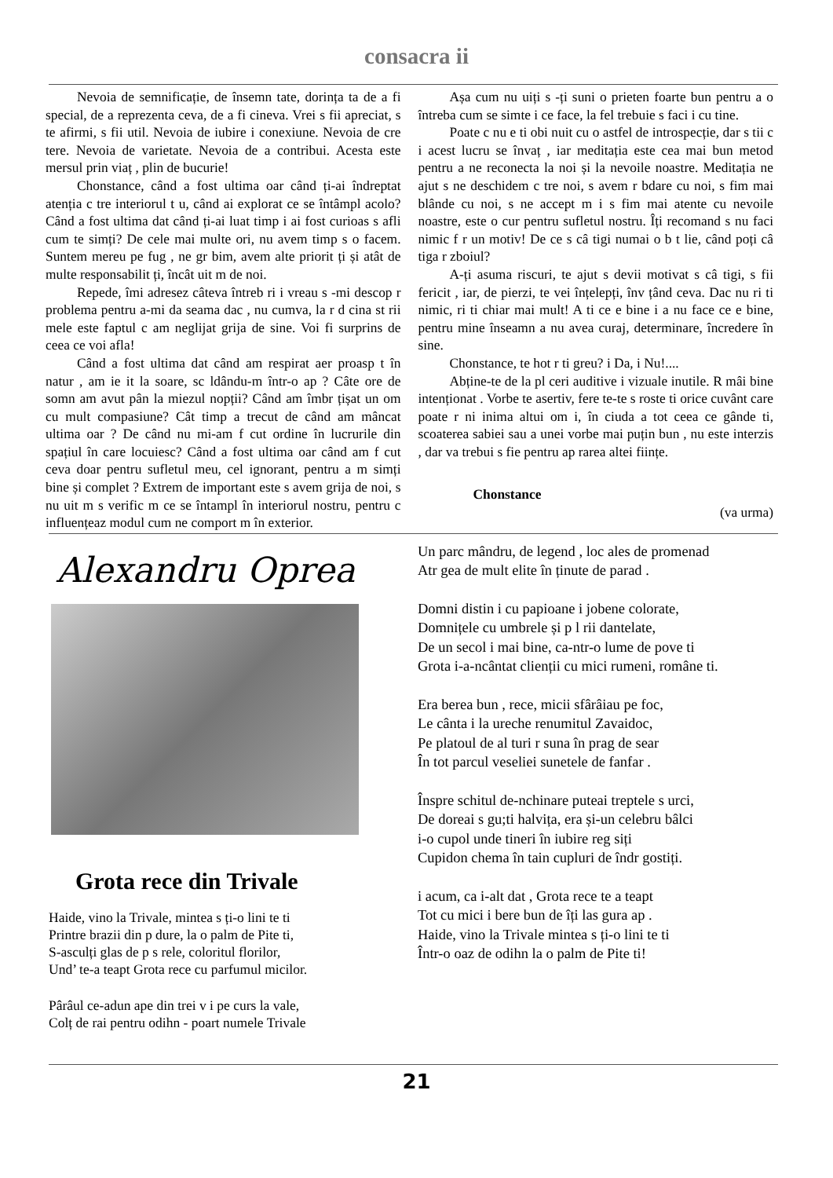consacra ii
Nevoia de semnificație, de însemn tate, dorința ta de a fi special, de a reprezenta ceva, de a fi cineva. Vrei s fii apreciat, s te afirmi, s fii util. Nevoia de iubire i conexiune. Nevoia de cre tere. Nevoia de varietate. Nevoia de a contribui. Acesta este mersul prin viaț , plin de bucurie!
Chonstance, când a fost ultima oar când ți-ai îndreptat atenția c tre interiorul t u, când ai explorat ce se întâmpl acolo? Când a fost ultima dat când ți-ai luat timp i ai fost curioas s afli cum te simți? De cele mai multe ori, nu avem timp s o facem. Suntem mereu pe fug , ne gr bim, avem alte priorit ți și atât de multe responsabilit ți, încât uit m de noi.
Repede, îmi adresez câteva întreb ri i vreau s -mi descop r problema pentru a-mi da seama dac , nu cumva, la r d cina st rii mele este faptul c am neglijat grija de sine. Voi fi surprins de ceea ce voi afla!
Când a fost ultima dat când am respirat aer proasp t în natur , am ie it la soare, sc ldându-m într-o ap ? Câte ore de somn am avut pân la miezul nopții? Când am îmbr țișat un om cu mult compasiune? Cât timp a trecut de când am mâncat ultima oar ? De când nu mi-am f cut ordine în lucrurile din spațiul în care locuiesc? Când a fost ultima oar când am f cut ceva doar pentru sufletul meu, cel ignorant, pentru a m simți bine și complet ? Extrem de important este s avem grija de noi, s nu uit m s verific m ce se întampl în interiorul nostru, pentru c influențeaz modul cum ne comport m în exterior.
Așa cum nu uiți s -ți suni o prieten foarte bun pentru a o întreba cum se simte i ce face, la fel trebuie s faci i cu tine.
Poate c nu e ti obi nuit cu o astfel de introspecție, dar s tii c i acest lucru se învaț , iar meditația este cea mai bun metod pentru a ne reconecta la noi și la nevoile noastre. Meditația ne ajut s ne deschidem c tre noi, s avem r bdare cu noi, s fim mai blânde cu noi, s ne accept m i s fim mai atente cu nevoile noastre, este o cur pentru sufletul nostru. Îți recomand s nu faci nimic f r un motiv! De ce s câ tigi numai o b t lie, când poți câ tiga r zboiul?
A-ți asuma riscuri, te ajut s devii motivat s câ tigi, s fii fericit , iar, de pierzi, te vei înțelepți, înv țând ceva. Dac nu ri ti nimic, ri ti chiar mai mult! A ti ce e bine i a nu face ce e bine, pentru mine înseamn a nu avea curaj, determinare, încredere în sine.
Chonstance, te hot r ti greu? i Da, i Nu!....
Abține-te de la pl ceri auditive i vizuale inutile. R mâi bine intenționat . Vorbe te asertiv, fere te-te s roste ti orice cuvânt care poate r ni inima altui om i, în ciuda a tot ceea ce gânde ti, scoaterea sabiei sau a unei vorbe mai puțin bun , nu este interzis , dar va trebui s fie pentru ap rarea altei ființe.
Chonstance
(va urma)
Alexandru Oprea
Grota rece din Trivale
Haide, vino la Trivale, mintea s ți-o lini te ti
Printre brazii din p dure, la o palm de Pite ti,
S-asculți glas de p s rele, coloritul florilor,
Und’ te-a teapt Grota rece cu parfumul micilor.
Pârâul ce-adun ape din trei v i pe curs la vale,
Colț de rai pentru odihn - poart numele Trivale
Un parc mândru, de legend , loc ales de promenad
Atr gea de mult elite în ținute de parad .
Domni distin i cu papioane i jobene colorate,
Domnițele cu umbrele și p l rii dantelate,
De un secol i mai bine, ca-ntr-o lume de pove ti
Grota i-a-ncântat clienții cu mici rumeni, române ti.
Era berea bun , rece, micii sfârâiau pe foc,
Le cânta i la ureche renumitul Zavaidoc,
Pe platoul de al turi r suna în prag de sear
În tot parcul veseliei sunetele de fanfar .
Înspre schitul de-nchinare puteai treptele s urci,
De doreai s gu;ti halvița, era și-un celebru bâlci
i-o cupol unde tineri în iubire reg siți
Cupidon chema în tain cupluri de îndr gostiți.
i acum, ca i-alt dat , Grota rece te a teapt
Tot cu mici i bere bun de îți las gura ap .
Haide, vino la Trivale mintea s ți-o lini te ti
Într-o oaz de odihn la o palm de Pite ti!
21